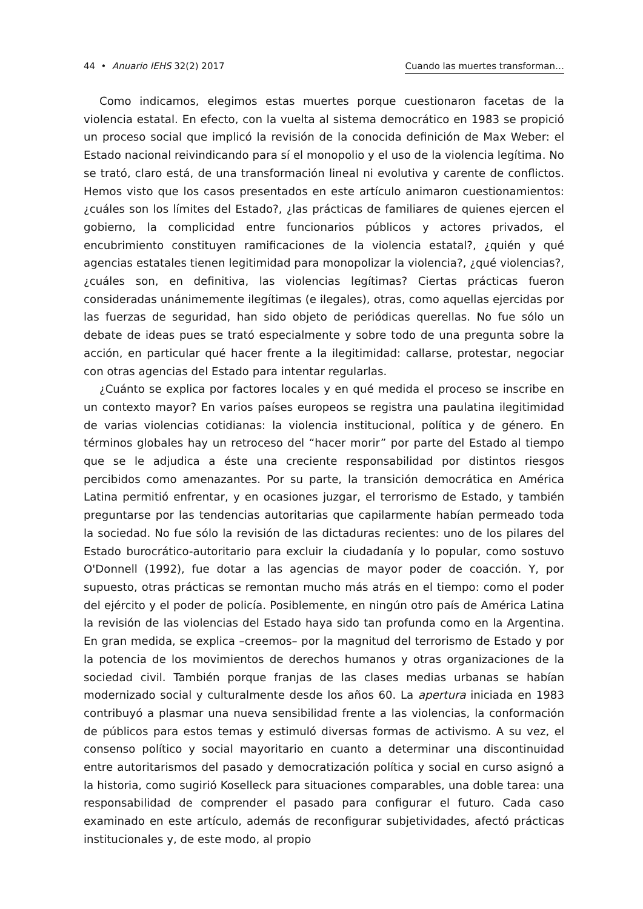44 • Anuario IEHS 32(2) 2017 Cuando las muertes transforman…
Como indicamos, elegimos estas muertes porque cuestionaron facetas de la violencia estatal. En efecto, con la vuelta al sistema democrático en 1983 se propició un proceso social que implicó la revisión de la conocida definición de Max Weber: el Estado nacional reivindicando para sí el monopolio y el uso de la violencia legítima. No se trató, claro está, de una transformación lineal ni evolutiva y carente de conflictos. Hemos visto que los casos presentados en este artículo animaron cuestionamientos: ¿cuáles son los límites del Estado?, ¿las prácticas de familiares de quienes ejercen el gobierno, la complicidad entre funcionarios públicos y actores privados, el encubrimiento constituyen ramificaciones de la violencia estatal?, ¿quién y qué agencias estatales tienen legitimidad para monopolizar la violencia?, ¿qué violencias?, ¿cuáles son, en definitiva, las violencias legítimas? Ciertas prácticas fueron consideradas unánimemente ilegítimas (e ilegales), otras, como aquellas ejercidas por las fuerzas de seguridad, han sido objeto de periódicas querellas. No fue sólo un debate de ideas pues se trató especialmente y sobre todo de una pregunta sobre la acción, en particular qué hacer frente a la ilegitimidad: callarse, protestar, negociar con otras agencias del Estado para intentar regularlas.
¿Cuánto se explica por factores locales y en qué medida el proceso se inscribe en un contexto mayor? En varios países europeos se registra una paulatina ilegitimidad de varias violencias cotidianas: la violencia institucional, política y de género. En términos globales hay un retroceso del “hacer morir” por parte del Estado al tiempo que se le adjudica a éste una creciente responsabilidad por distintos riesgos percibidos como amenazantes. Por su parte, la transición democrática en América Latina permitió enfrentar, y en ocasiones juzgar, el terrorismo de Estado, y también preguntarse por las tendencias autoritarias que capilarmente habían permeado toda la sociedad. No fue sólo la revisión de las dictaduras recientes: uno de los pilares del Estado burocrático-autoritario para excluir la ciudadanía y lo popular, como sostuvo O'Donnell (1992), fue dotar a las agencias de mayor poder de coacción. Y, por supuesto, otras prácticas se remontan mucho más atrás en el tiempo: como el poder del ejército y el poder de policía. Posiblemente, en ningún otro país de América Latina la revisión de las violencias del Estado haya sido tan profunda como en la Argentina. En gran medida, se explica –creemos– por la magnitud del terrorismo de Estado y por la potencia de los movimientos de derechos humanos y otras organizaciones de la sociedad civil. También porque franjas de las clases medias urbanas se habían modernizado social y culturalmente desde los años 60. La apertura iniciada en 1983 contribuyó a plasmar una nueva sensibilidad frente a las violencias, la conformación de públicos para estos temas y estimuló diversas formas de activismo. A su vez, el consenso político y social mayoritario en cuanto a determinar una discontinuidad entre autoritarismos del pasado y democratización política y social en curso asignó a la historia, como sugirió Koselleck para situaciones comparables, una doble tarea: una responsabilidad de comprender el pasado para configurar el futuro. Cada caso examinado en este artículo, además de reconfigurar subjetividades, afectó prácticas institucionales y, de este modo, al propio